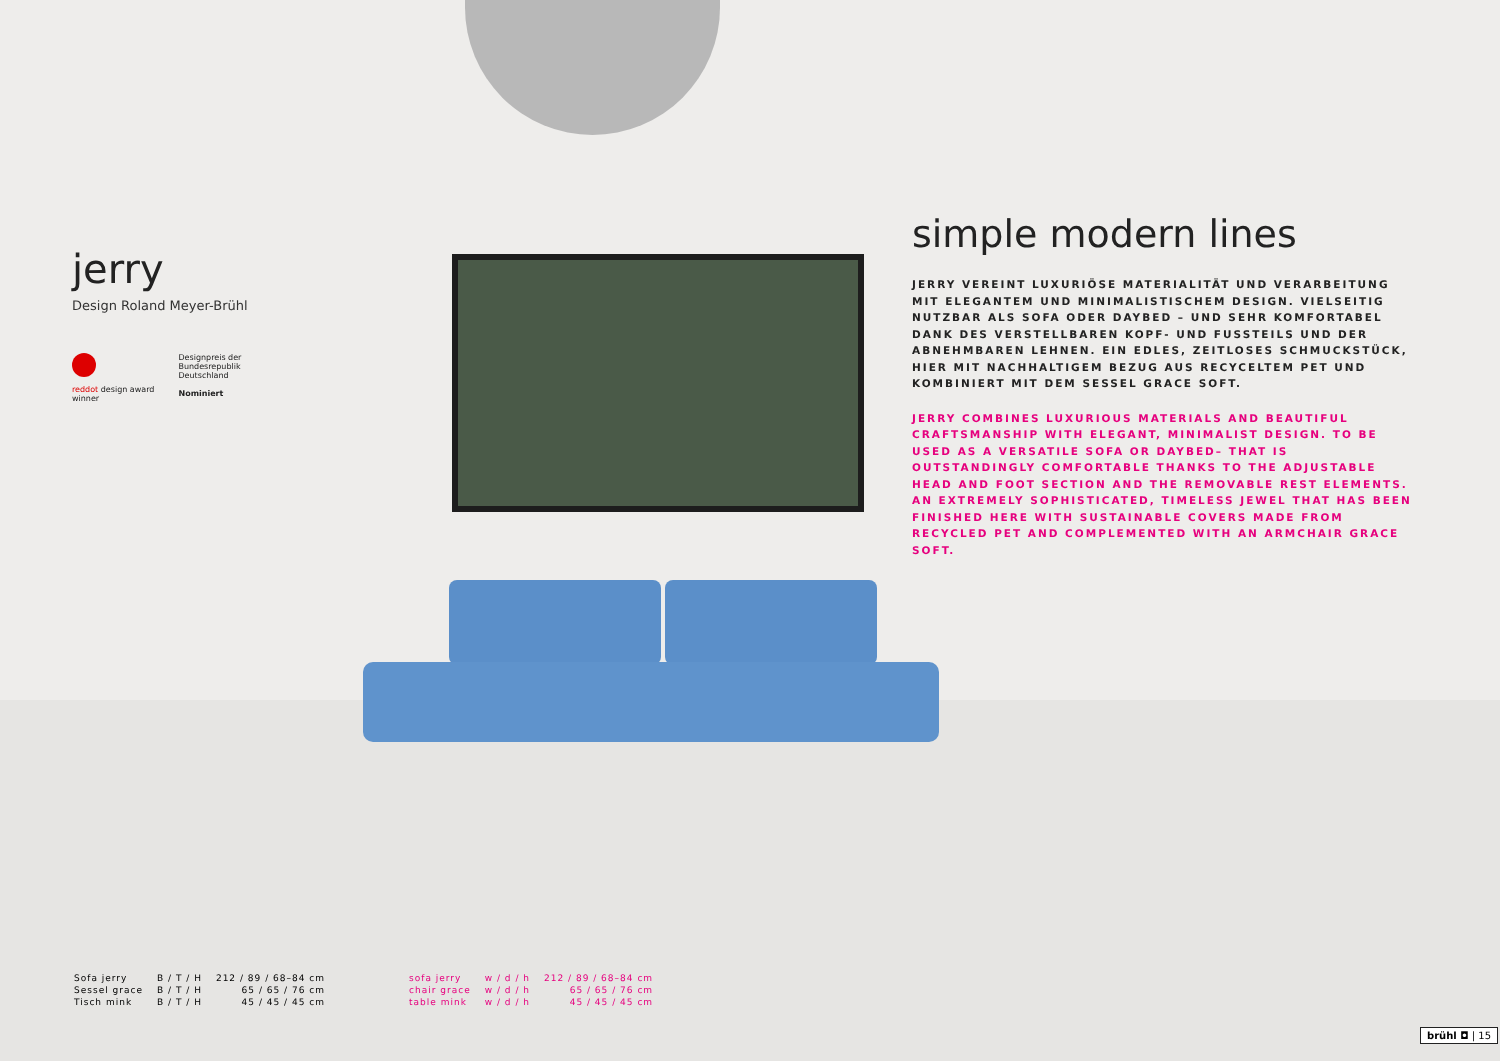jerry
Design Roland Meyer-Brühl
reddot design award
winner
Designpreis der
Bundesrepublik
Deutschland
Nominiert
simple modern lines
JERRY VEREINT LUXURIÖSE MATERIALITÄT UND VERARBEITUNG MIT ELEGANTEM UND MINIMALISTISCHEM DESIGN. VIELSEITIG NUTZBAR ALS SOFA ODER DAYBED – UND SEHR KOMFORTABEL DANK DES VERSTELLBA­REN KOPF- UND FUSSTEILS UND DER ABNEHMBAREN LEHNEN. EIN EDLES, ZEITLOSES SCHMUCKSTÜCK, HIER MIT NACHHALTIGEM BEZUG AUS RECY­CELTEM PET UND KOMBINIERT MIT DEM SESSEL GRACE SOFT.
JERRY COMBINES LUXURIOUS MATERIALS AND BEAUTIFUL CRAFTSMAN­SHIP WITH ELEGANT, MINIMALIST DESIGN. TO BE USED AS A VERSATILE SOFA OR DAYBED– THAT IS OUTSTANDINGLY COMFORTABLE THANKS TO THE ADJUSTABLE HEAD AND FOOT SECTION AND THE REMOVABLE REST ELEMENTS. AN EXTREMELY SOPHISTICATED, TIMELESS JEWEL THAT HAS BEEN FINISHED HERE WITH SUSTAINABLE COVERS MADE FROM RECYCLED PET AND COMPLEMENTED WITH AN ARMCHAIR GRACE SOFT.
| Sofa jerry | B / T / H | 212 / 89 / 68–84 cm |
| Sessel grace | B / T / H | 65 / 65 / 76 cm |
| Tisch mink | B / T / H | 45 / 45 / 45 cm |
| sofa jerry | w / d / h | 212 / 89 / 68–84 cm |
| chair grace | w / d / h | 65 / 65 / 76 cm |
| table mink | w / d / h | 45 / 45 / 45 cm |
brühl ◘ | 15